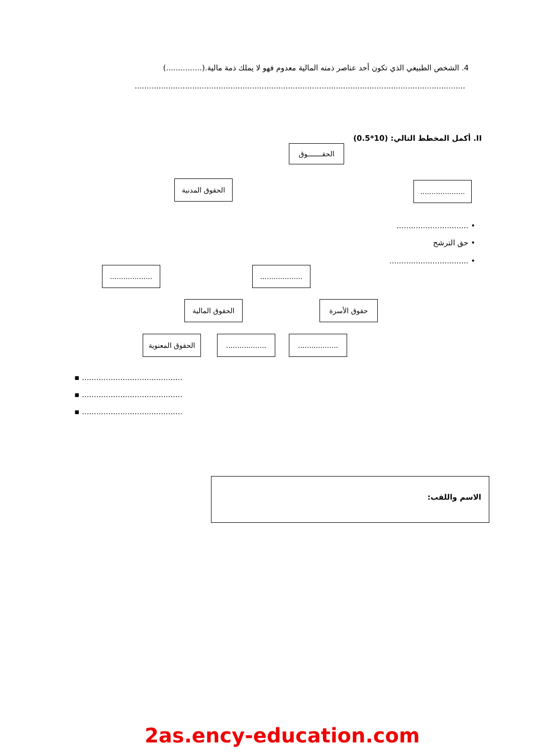4. الشخص الطبيعي الذي تكون أحد عناصر ذمته المالية معدوم فهو لا يملك ذمة مالية.(...............)
..........................................................................................................................................
II. أكمل المخطط التالي: (10*0.5)
الحقـــــــوق
الحقوق المدنية
....................
• ..............................
• حق الترشح
• .................................
...................
...................
الحقوق المالية
حقوق الأسرة
الحقوق المعنوية
..................
..................
.......................................... ▪
.......................................... ▪
.......................................... ▪
الاسم واللقب:
2as.ency-education.com